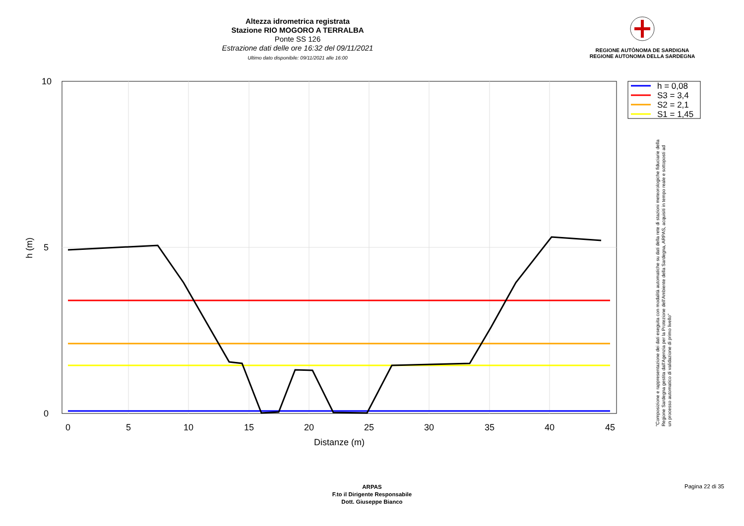Altezza idrometrica registrata
Stazione RIO MOGORO A TERRALBA
Ponte SS 126
Estrazione dati delle ore 16:32 del 09/11/2021
Ultimo dato disponibile: 09/11/2021 alle 16:00
REGIONE AUTÒNOMA DE SARDIGNA
REGIONE AUTONOMA DELLA SARDEGNA
0
5
10
15
20
25
30
35
40
45
Distanze (m)
10
5
0
h (m)
h = 0,08
S3 = 3,4
S2 = 2,1
S1 = 1,45
"Composizione e rappresentazione dei dati eseguita con modalità automatiche su dati della rete di stazioni meteorologiche fiduciarie della Regione Sardegna gestita dall'Agenzia per la Protezione dell'Ambiente della Sardegna, ARPAS, acquisiti in tempo reale e sottoposti ad un processo automatico di validazione di primo livello"
ARPAS
F.to il Dirigente Responsabile
Dott. Giuseppe Bianco
Pagina 22 di 35